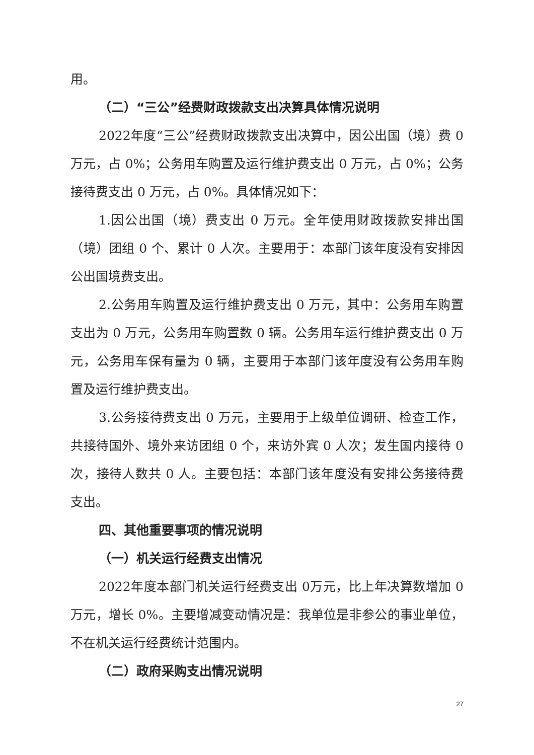用。
（二）“三公”经费财政拨款支出决算具体情况说明
2022年度“三公”经费财政拨款支出决算中，因公出国（境）费 0 万元，占 0%；公务用车购置及运行维护费支出 0 万元，占 0%；公务接待费支出 0 万元，占 0%。具体情况如下：
1.因公出国（境）费支出 0 万元。全年使用财政拨款安排出国（境）团组 0 个、累计 0 人次。主要用于：本部门该年度没有安排因公出国境费支出。
2.公务用车购置及运行维护费支出 0 万元，其中：公务用车购置支出为 0 万元，公务用车购置数 0 辆。公务用车运行维护费支出 0 万元，公务用车保有量为 0 辆，主要用于本部门该年度没有公务用车购置及运行维护费支出。
3.公务接待费支出 0 万元，主要用于上级单位调研、检查工作，共接待国外、境外来访团组 0 个，来访外宾 0 人次；发生国内接待 0 次，接待人数共 0 人。主要包括：本部门该年度没有安排公务接待费支出。
四、其他重要事项的情况说明
（一）机关运行经费支出情况
2022年度本部门机关运行经费支出 0万元，比上年决算数增加 0万元，增长 0%。主要增减变动情况是：我单位是非参公的事业单位，不在机关运行经费统计范围内。
（二）政府采购支出情况说明
27